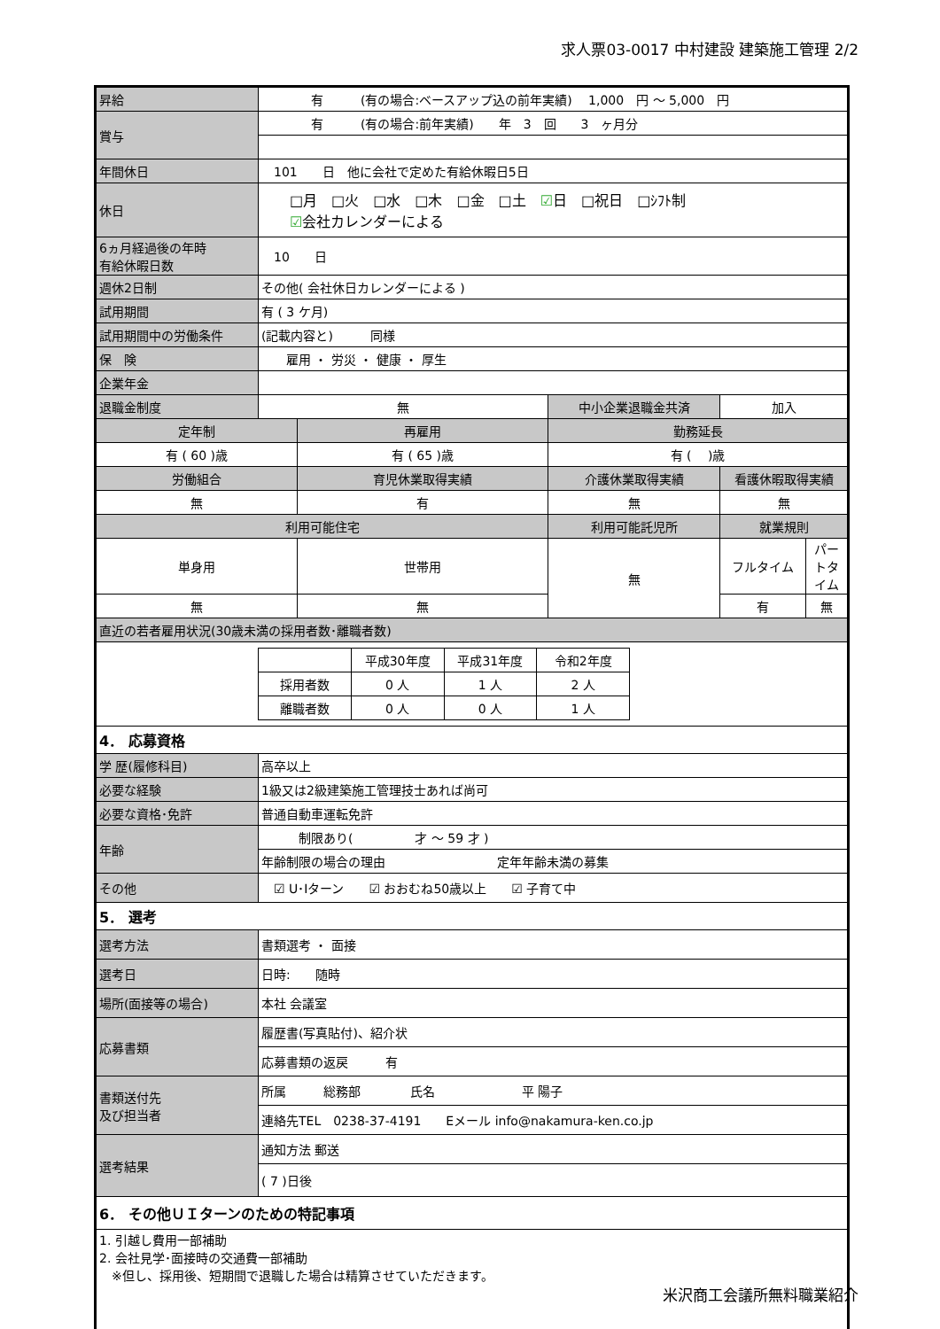求人票03-0017 中村建設 建築施工管理 2/2
| 昇給 | 有 (有の場合:ベースアップ込の前年実績) 1,000 円 ～ 5,000 円 | | | | |
| 賞与 | 有 (有の場合:前年実績) 年 3 回 3 ヶ月分 | | | | |
| 年間休日 | 101 日 他に会社で定めた有給休暇日5日 | | | | |
| 休日 | □月 □火 □水 □木 □金 □土 ☑ 日 □祝日 □ｼﾌﾄ制 ☑ 会社カレンダーによる | | | | |
| 6ヵ月経過後の年時 有給休暇日数 | 10 日 | | | | |
| 週休2日制 | その他( 会社休日カレンダーによる ) | | | | |
| 試用期間 | 有 ( 3 ケ月) | | | | |
| 試用期間中の労働条件 | (記載内容と) 同様 | | | | |
| 保 険 | 雇用 ・ 労災 ・ 健康 ・ 厚生 | | | | |
| 企業年金 | | | | | |
| 退職金制度 | 無 | | 中小企業退職金共済 | 加入 | |
| 定年制 | | 再雇用 | 勤務延長 | | |
| 有 ( 60 )歳 | | 有 ( 65 )歳 | 有 ( )歳 | | |
| 労働組合 | | 育児休業取得実績 | 介護休業取得実績 | 看護休暇取得実績 | |
| 無 | | 有 | 無 | 無 | |
| 利用可能住宅 | | | 利用可能託児所 | 就業規則 | |
| 単身用 | | 世帯用 | 無 | フルタイム | パートタイム |
| 無 | | 無 | | 有 | 無 |
| 直近の若者雇用状況(30歳未満の採用者数･離職者数) | | | | | |
| / / 平成30年度 / 平成31年度 / 令和2年度 / / 採用者数 / 0 人 / 1 人 / 2 人 / / 離職者数 / 0 人 / 0 人 / 1 人 / | | | | | |
| 4． 応募資格 | | | | | |
| 学 歴(履修科目) | 高卒以上 | | | | |
| 必要な経験 | 1級又は2級建築施工管理技士あれば尚可 | | | | |
| 必要な資格･免許 | 普通自動車運転免許 | | | | |
| 年齢 | 制限あり( 才 ～ 59 才 ) | | | | |
| | 年齢制限の場合の理由 定年年齢未満の募集 | | | | |
| その他 | ☑ U･Iターン ☑ おおむね50歳以上 ☑ 子育て中 | | | | |
| 5． 選考 | | | | | |
| 選考方法 | 書類選考 ・ 面接 | | | | |
| 選考日 | 日時: 随時 | | | | |
| 場所(面接等の場合) | 本社 会議室 | | | | |
| 応募書類 | 履歴書(写真貼付)、紹介状 | | | | |
| | 応募書類の返戻 有 | | | | |
| 書類送付先 及び担当者 | 所属 総務部 氏名 平 陽子 | | | | |
| | 連絡先TEL 0238-37-4191 Eメール info@nakamura-ken.co.jp | | | | |
| 選考結果 | 通知方法 郵送 | | | | |
| | ( 7 )日後 | | | | |
| 6． その他ＵＩターンのための特記事項 | | | | | |
| 1. 引越し費用一部補助 2. 会社見学･面接時の交通費一部補助 ※但し、採用後、短期間で退職した場合は精算させていただきます。 | | | | | |
米沢商工会議所無料職業紹介